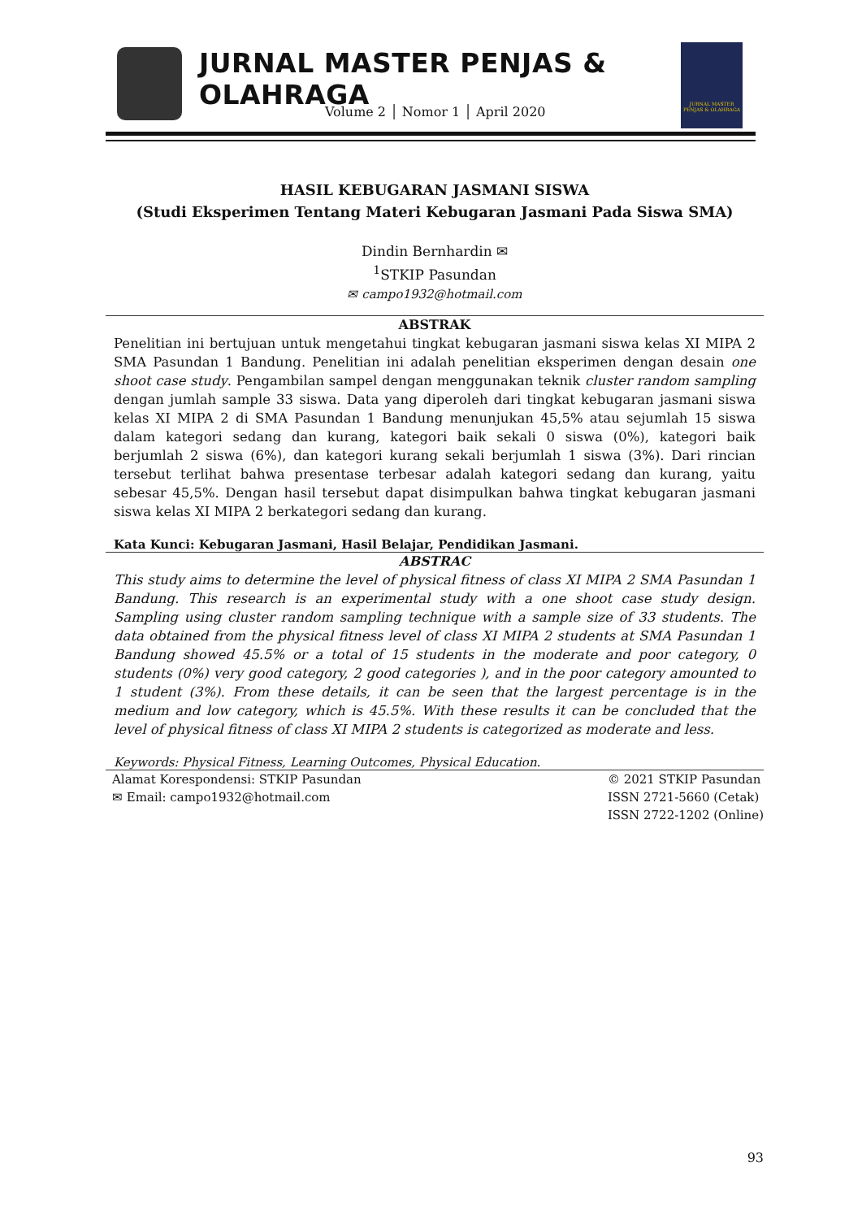JURNAL MASTER PENJAS & OLAHRAGA
Volume 2 │ Nomor 1 │ April 2020
JURNAL MASTER PENJAS & OLAHRAGA
HASIL KEBUGARAN JASMANI SISWA
(Studi Eksperimen Tentang Materi Kebugaran Jasmani Pada Siswa SMA)
Dindin Bernhardin ✉
<sup>1</sup> STKIP Pasundan
✉ campo1932@hotmail.com
ABSTRAK
Penelitian ini bertujuan untuk mengetahui tingkat kebugaran jasmani siswa kelas XI MIPA 2 SMA Pasundan 1 Bandung. Penelitian ini adalah penelitian eksperimen dengan desain one shoot case study. Pengambilan sampel dengan menggunakan teknik cluster random sampling dengan jumlah sample 33 siswa. Data yang diperoleh dari tingkat kebugaran jasmani siswa kelas XI MIPA 2 di SMA Pasundan 1 Bandung menunjukan 45,5% atau sejumlah 15 siswa dalam kategori sedang dan kurang, kategori baik sekali 0 siswa (0%), kategori baik berjumlah 2 siswa (6%), dan kategori kurang sekali berjumlah 1 siswa (3%). Dari rincian tersebut terlihat bahwa presentase terbesar adalah kategori sedang dan kurang, yaitu sebesar 45,5%. Dengan hasil tersebut dapat disimpulkan bahwa tingkat kebugaran jasmani siswa kelas XI MIPA 2 berkategori sedang dan kurang.
Kata Kunci: Kebugaran Jasmani, Hasil Belajar, Pendidikan Jasmani.
ABSTRAC
This study aims to determine the level of physical fitness of class XI MIPA 2 SMA Pasundan 1 Bandung. This research is an experimental study with a one shoot case study design. Sampling using cluster random sampling technique with a sample size of 33 students. The data obtained from the physical fitness level of class XI MIPA 2 students at SMA Pasundan 1 Bandung showed 45.5% or a total of 15 students in the moderate and poor category, 0 students (0%) very good category, 2 good categories ), and in the poor category amounted to 1 student (3%). From these details, it can be seen that the largest percentage is in the medium and low category, which is 45.5%. With these results it can be concluded that the level of physical fitness of class XI MIPA 2 students is categorized as moderate and less.
Keywords: Physical Fitness, Learning Outcomes, Physical Education.
Alamat Korespondensi: STKIP Pasundan
✉ Email: campo1932@hotmail.com
© 2021 STKIP Pasundan
ISSN 2721-5660 (Cetak)
ISSN 2722-1202 (Online)
93